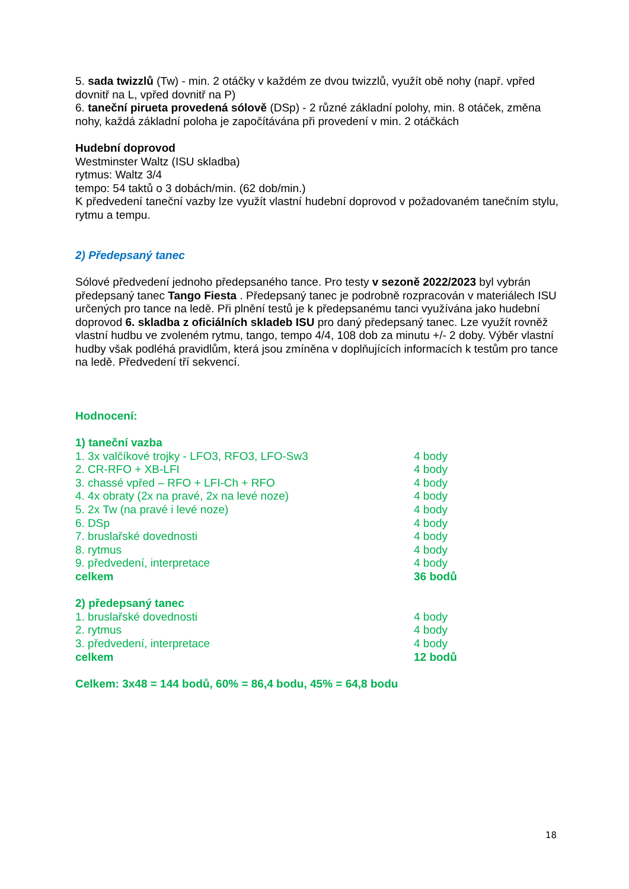5. sada twizzlů (Tw) - min. 2 otáčky v každém ze dvou twizzlů, využít obě nohy (např. vpřed dovnitř na L, vpřed dovnitř na P)
6. taneční pirueta provedená sólově (DSp) - 2 různé základní polohy, min. 8 otáček, změna nohy, každá základní poloha je započítávána při provedení v min. 2 otáčkách
Hudební doprovod
Westminster Waltz (ISU skladba)
rytmus: Waltz 3/4
tempo: 54 taktů o 3 dobách/min. (62 dob/min.)
K předvedení taneční vazby lze využít vlastní hudební doprovod v požadovaném tanečním stylu, rytmu a tempu.
2) Předepsaný tanec
Sólové předvedení jednoho předepsaného tance. Pro testy v sezoně 2022/2023 byl vybrán předepsaný tanec Tango Fiesta . Předepsaný tanec je podrobně rozpracován v materiálech ISU určených pro tance na ledě. Při plnění testů je k předepsanému tanci využívána jako hudební doprovod 6. skladba z oficiálních skladeb ISU pro daný předepsaný tanec. Lze využít rovněž vlastní hudbu ve zvoleném rytmu, tango, tempo 4/4, 108 dob za minutu +/- 2 doby. Výběr vlastní hudby však podléhá pravidlům, která jsou zmíněna v doplňujících informacích k testům pro tance na ledě. Předvedení tří sekvencí.
Hodnocení:
| 1) taneční vazba | |
| 1. 3x valčíkové trojky - LFO3, RFO3, LFO-Sw3 | 4 body |
| 2. CR-RFO + XB-LFI | 4 body |
| 3. chassé vpřed – RFO + LFI-Ch + RFO | 4 body |
| 4. 4x obraty (2x na pravé, 2x na levé noze) | 4 body |
| 5. 2x Tw (na pravé i levé noze) | 4 body |
| 6. DSp | 4 body |
| 7. bruslařské dovednosti | 4 body |
| 8. rytmus | 4 body |
| 9. předvedení, interpretace | 4 body |
| celkem | 36 bodů |
| 2) předepsaný tanec | |
| 1. bruslařské dovednosti | 4 body |
| 2. rytmus | 4 body |
| 3. předvedení, interpretace | 4 body |
| celkem | 12 bodů |
Celkem: 3x48 = 144 bodů, 60% = 86,4 bodu, 45% = 64,8 bodu
18